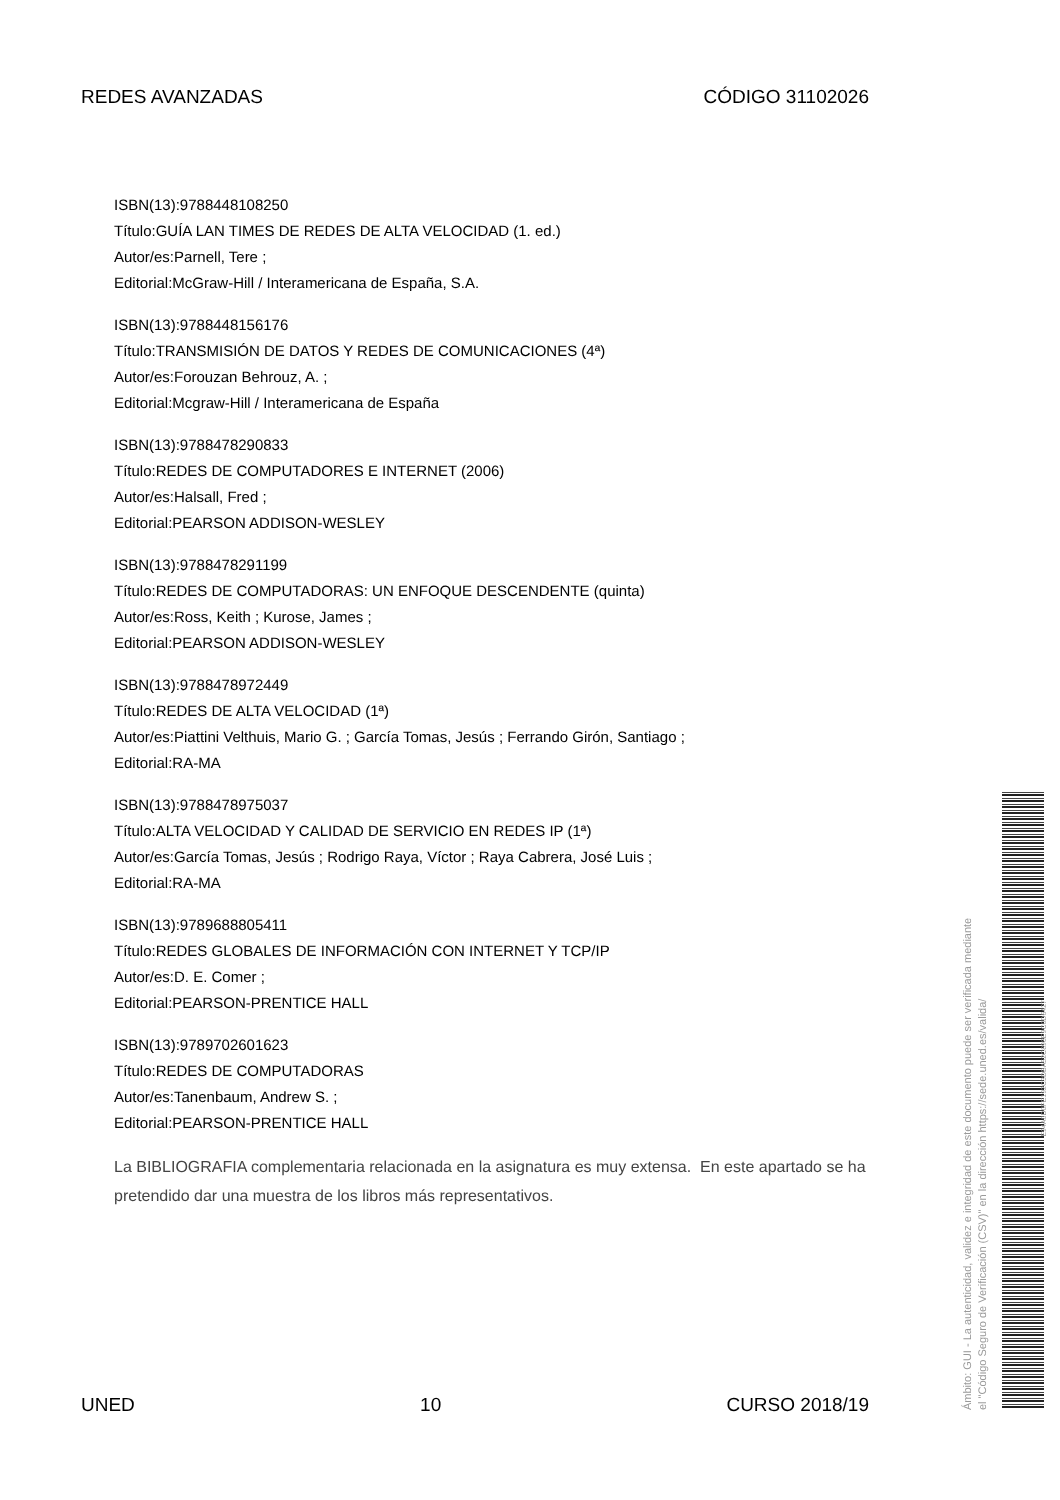REDES AVANZADAS CÓDIGO 31102026
ISBN(13):9788448108250
Título:GUÍA LAN TIMES DE REDES DE ALTA VELOCIDAD (1. ed.)
Autor/es:Parnell, Tere ;
Editorial:McGraw-Hill / Interamericana de España, S.A.
ISBN(13):9788448156176
Título:TRANSMISIÓN DE DATOS Y REDES DE COMUNICACIONES (4ª)
Autor/es:Forouzan Behrouz, A. ;
Editorial:Mcgraw-Hill / Interamericana de España
ISBN(13):9788478290833
Título:REDES DE COMPUTADORES E INTERNET (2006)
Autor/es:Halsall, Fred ;
Editorial:PEARSON ADDISON-WESLEY
ISBN(13):9788478291199
Título:REDES DE COMPUTADORAS: UN ENFOQUE DESCENDENTE (quinta)
Autor/es:Ross, Keith ; Kurose, James ;
Editorial:PEARSON ADDISON-WESLEY
ISBN(13):9788478972449
Título:REDES DE ALTA VELOCIDAD (1ª)
Autor/es:Piattini Velthuis, Mario G. ; García Tomas, Jesús ; Ferrando Girón, Santiago ;
Editorial:RA-MA
ISBN(13):9788478975037
Título:ALTA VELOCIDAD Y CALIDAD DE SERVICIO EN REDES IP (1ª)
Autor/es:García Tomas, Jesús ; Rodrigo Raya, Víctor ; Raya Cabrera, José Luis ;
Editorial:RA-MA
ISBN(13):9789688805411
Título:REDES GLOBALES DE INFORMACIÓN CON INTERNET Y TCP/IP
Autor/es:D. E. Comer ;
Editorial:PEARSON-PRENTICE HALL
ISBN(13):9789702601623
Título:REDES DE COMPUTADORAS
Autor/es:Tanenbaum, Andrew S. ;
Editorial:PEARSON-PRENTICE HALL
La BIBLIOGRAFIA complementaria relacionada en la asignatura es muy extensa. En este apartado se ha pretendido dar una muestra de los libros más representativos.
UNED 10 CURSO 2018/19
Ámbito: GUI - La autenticidad, validez e integridad de este documento puede ser verificada mediante
el "Código Seguro de Verificación (CSV)" en la dirección https://sede.uned.es/valida/
E94A0D0FE192C3DBA52C898E9C0D6427